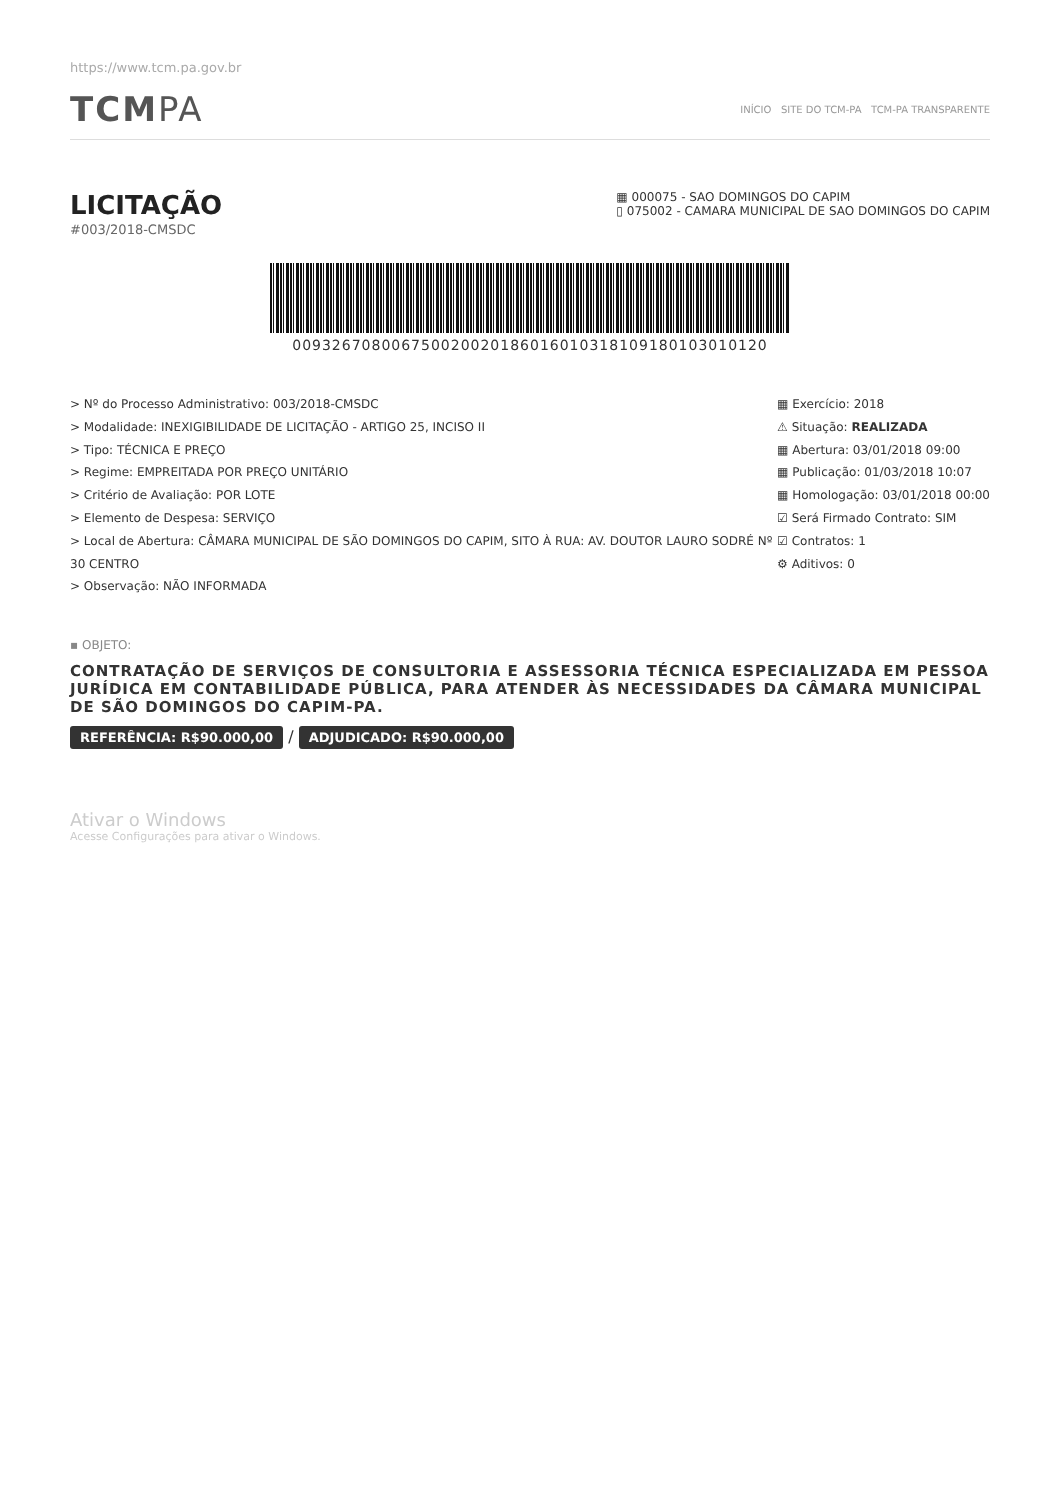https://www.tcm.pa.gov.br
TCMPA
INÍCIO SITE DO TCM-PA TCM-PA TRANSPARENTE
LICITAÇÃO
#003/2018-CMSDC
▦ 000075 - SAO DOMINGOS DO CAPIM
▯ 075002 - CAMARA MUNICIPAL DE SAO DOMINGOS DO CAPIM
00932670800675002002018601601031810918010301012​0
> Nº do Processo Administrativo: 003/2018-CMSDC
> Modalidade: INEXIGIBILIDADE DE LICITAÇÃO - ARTIGO 25, INCISO II
> Tipo: TÉCNICA E PREÇO
> Regime: EMPREITADA POR PREÇO UNITÁRIO
> Critério de Avaliação: POR LOTE
> Elemento de Despesa: SERVIÇO
> Local de Abertura: CÂMARA MUNICIPAL DE SÃO DOMINGOS DO CAPIM, SITO À RUA: AV. DOUTOR LAURO SODRÉ Nº 30 CENTRO
> Observação: NÃO INFORMADA
▦ Exercício: 2018
⚠ Situação: REALIZADA
▦ Abertura: 03/01/2018 09:00
▦ Publicação: 01/03/2018 10:07
▦ Homologação: 03/01/2018 00:00
☑ Será Firmado Contrato: SIM
☑ Contratos: 1
⚙ Aditivos: 0
▪ OBJETO:
CONTRATAÇÃO DE SERVIÇOS DE CONSULTORIA E ASSESSORIA TÉCNICA ESPECIALIZADA EM PESSOA JURÍDICA EM CONTABILIDADE PÚBLICA, PARA ATENDER ÀS NECESSIDADES DA CÂMARA MUNICIPAL DE SÃO DOMINGOS DO CAPIM-PA.
REFERÊNCIA: R$90.000,00 / ADJUDICADO: R$90.000,00
Ativar o Windows
Acesse Configurações para ativar o Windows.